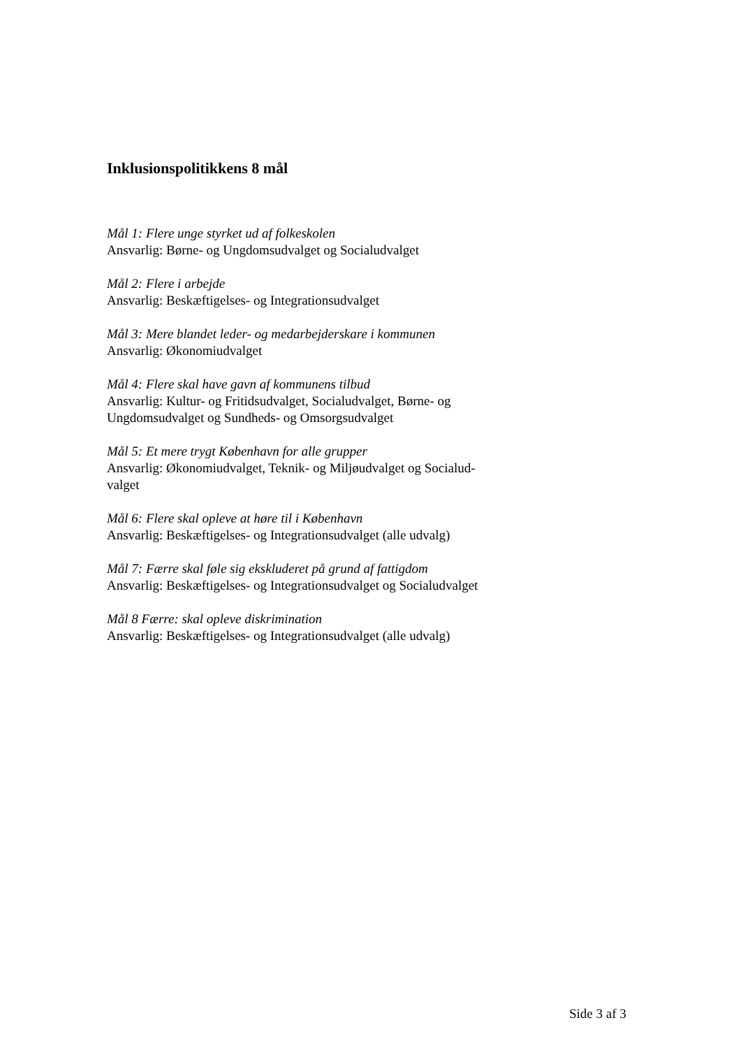Inklusionspolitikkens 8 mål
Mål 1: Flere unge styrket ud af folkeskolen
Ansvarlig: Børne- og Ungdomsudvalget og Socialudvalget
Mål 2: Flere i arbejde
Ansvarlig: Beskæftigelses- og Integrationsudvalget
Mål 3: Mere blandet leder- og medarbejderskare i kommunen
Ansvarlig: Økonomiudvalget
Mål 4: Flere skal have gavn af kommunens tilbud
Ansvarlig: Kultur- og Fritidsudvalget, Socialudvalget, Børne- og Ungdomsudvalget og Sundheds- og Omsorgsudvalget
Mål 5: Et mere trygt København for alle grupper
Ansvarlig: Økonomiudvalget, Teknik- og Miljøudvalget og Socialud-
valget
Mål 6: Flere skal opleve at høre til i København
Ansvarlig: Beskæftigelses- og Integrationsudvalget (alle udvalg)
Mål 7: Færre skal føle sig ekskluderet på grund af fattigdom
Ansvarlig: Beskæftigelses- og Integrationsudvalget og Socialudvalget
Mål 8 Færre: skal opleve diskrimination
Ansvarlig: Beskæftigelses- og Integrationsudvalget (alle udvalg)
Side 3 af 3